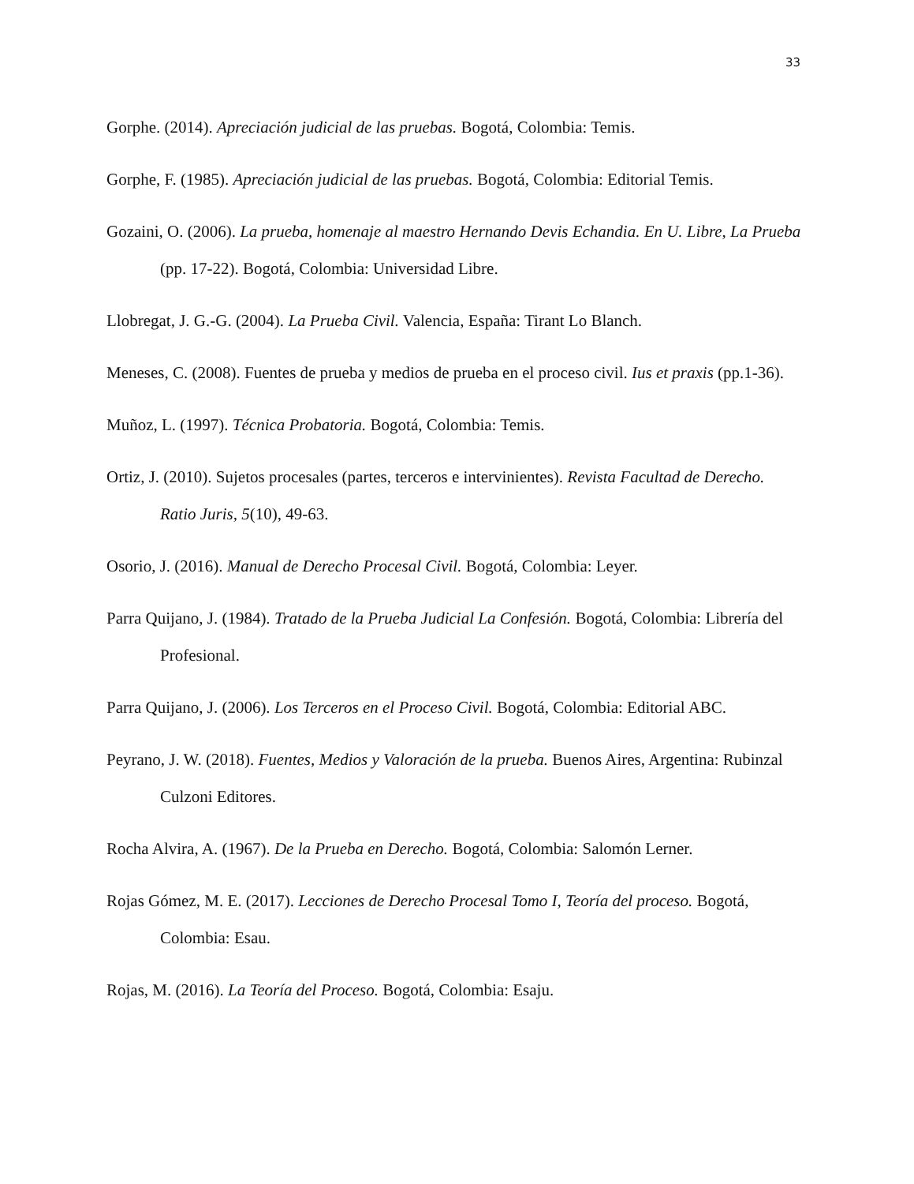33
Gorphe. (2014). Apreciación judicial de las pruebas. Bogotá, Colombia: Temis.
Gorphe, F. (1985). Apreciación judicial de las pruebas. Bogotá, Colombia: Editorial Temis.
Gozaini, O. (2006). La prueba, homenaje al maestro Hernando Devis Echandia. En U. Libre, La Prueba (pp. 17-22). Bogotá, Colombia: Universidad Libre.
Llobregat, J. G.-G. (2004). La Prueba Civil. Valencia, España: Tirant Lo Blanch.
Meneses, C. (2008). Fuentes de prueba y medios de prueba en el proceso civil. Ius et praxis (pp.1-36).
Muñoz, L. (1997). Técnica Probatoria. Bogotá, Colombia: Temis.
Ortiz, J. (2010). Sujetos procesales (partes, terceros e intervinientes). Revista Facultad de Derecho. Ratio Juris, 5(10), 49-63.
Osorio, J. (2016). Manual de Derecho Procesal Civil. Bogotá, Colombia: Leyer.
Parra Quijano, J. (1984). Tratado de la Prueba Judicial La Confesión. Bogotá, Colombia: Librería del Profesional.
Parra Quijano, J. (2006). Los Terceros en el Proceso Civil. Bogotá, Colombia: Editorial ABC.
Peyrano, J. W. (2018). Fuentes, Medios y Valoración de la prueba. Buenos Aires, Argentina: Rubinzal Culzoni Editores.
Rocha Alvira, A. (1967). De la Prueba en Derecho. Bogotá, Colombia: Salomón Lerner.
Rojas Gómez, M. E. (2017). Lecciones de Derecho Procesal Tomo I, Teoría del proceso. Bogotá, Colombia: Esau.
Rojas, M. (2016). La Teoría del Proceso. Bogotá, Colombia: Esaju.